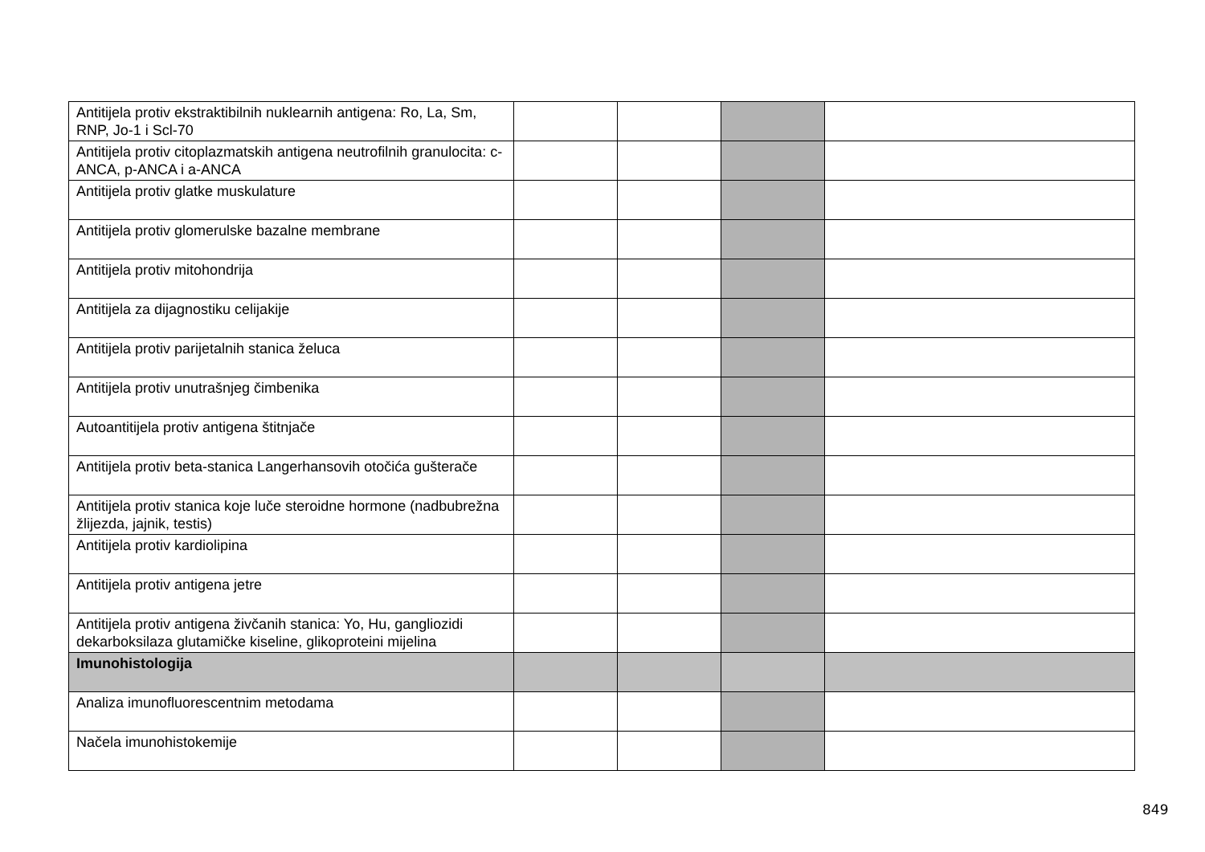| Antitijela protiv ekstraktibilnih nuklearnih antigena: Ro, La, Sm, RNP, Jo-1 i Scl-70 | | | | |
| Antitijela protiv citoplazmatskih antigena neutrofilnih granulocita: c-ANCA, p-ANCA i a-ANCA | | | | |
| Antitijela protiv glatke muskulature | | | | |
| Antitijela protiv glomerulske bazalne membrane | | | | |
| Antitijela protiv mitohondrija | | | | |
| Antitijela za dijagnostiku celijakije | | | | |
| Antitijela protiv parijetalnih stanica želuca | | | | |
| Antitijela protiv unutrašnjeg čimbenika | | | | |
| Autoantitijela protiv antigena štitnjače | | | | |
| Antitijela protiv beta-stanica Langerhansovih otočića gušterače | | | | |
| Antitijela protiv stanica koje luče steroidne hormone (nadbubrežna žlijezda, jajnik, testis) | | | | |
| Antitijela protiv kardiolipina | | | | |
| Antitijela protiv antigena jetre | | | | |
| Antitijela protiv antigena živčanih stanica: Yo, Hu, gangliozidi dekarboksilaza glutamičke kiseline, glikoproteini mijelina | | | | |
| Imunohistologija | | | | |
| Analiza imunofluorescentnim metodama | | | | |
| Načela imunohistokemije | | | | |
849